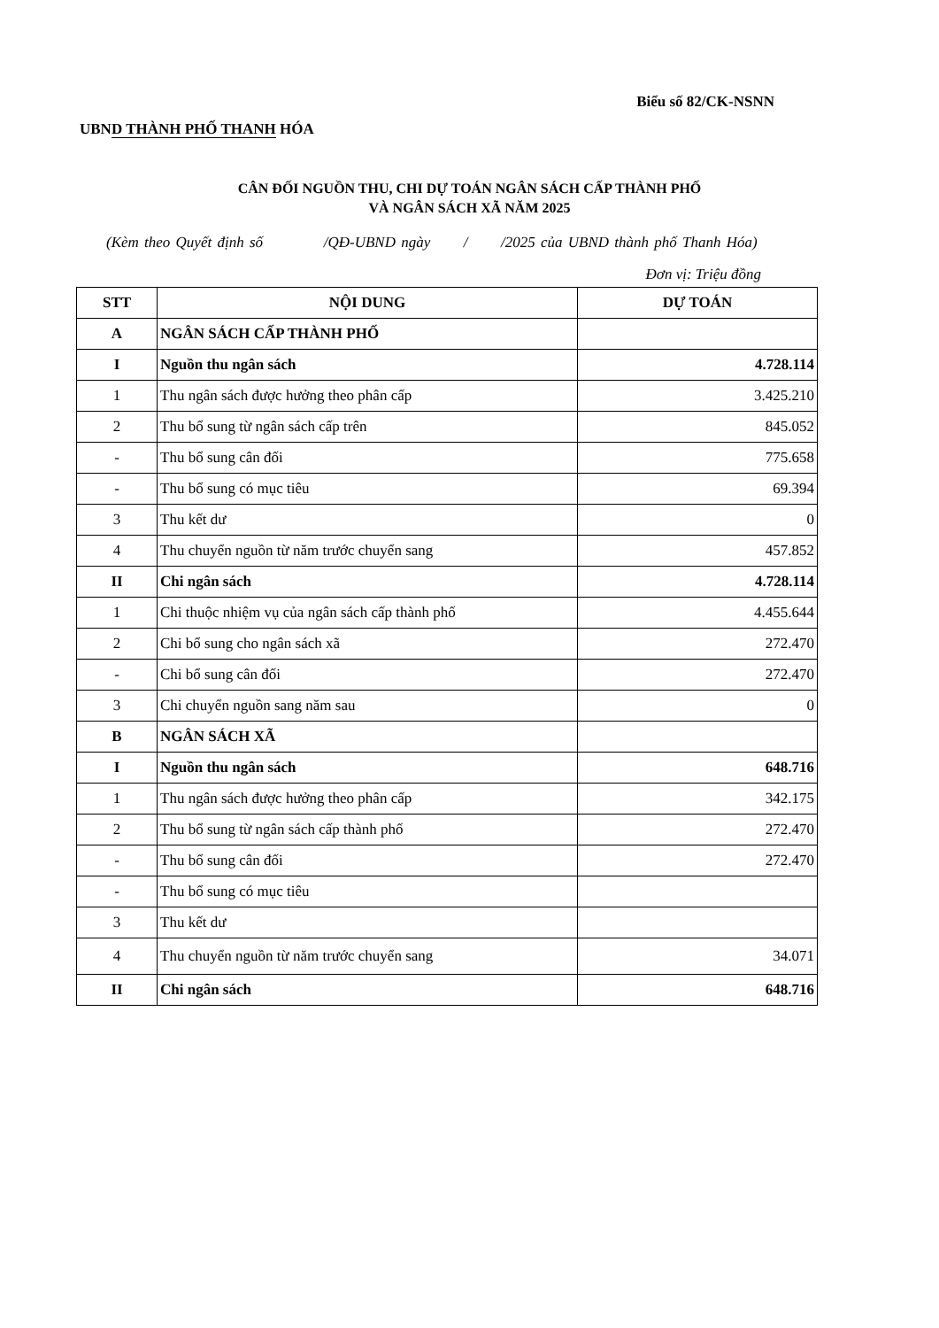Biểu số 82/CK-NSNN
UBND THÀNH PHỐ THANH HÓA
CÂN ĐỐI NGUỒN THU, CHI DỰ TOÁN NGÂN SÁCH CẤP THÀNH PHỐ
VÀ NGÂN SÁCH XÃ NĂM 2025
(Kèm theo Quyết định số /QĐ-UBND ngày / /2025 của UBND thành phố Thanh Hóa)
Đơn vị: Triệu đồng
| STT | NỘI DUNG | DỰ TOÁN |
| --- | --- | --- |
| A | NGÂN SÁCH CẤP THÀNH PHỐ | |
| I | Nguồn thu ngân sách | 4.728.114 |
| 1 | Thu ngân sách được hưởng theo phân cấp | 3.425.210 |
| 2 | Thu bổ sung từ ngân sách cấp trên | 845.052 |
| - | Thu bổ sung cân đối | 775.658 |
| - | Thu bổ sung có mục tiêu | 69.394 |
| 3 | Thu kết dư | 0 |
| 4 | Thu chuyển nguồn từ năm trước chuyển sang | 457.852 |
| II | Chi ngân sách | 4.728.114 |
| 1 | Chi thuộc nhiệm vụ của ngân sách cấp thành phố | 4.455.644 |
| 2 | Chi bổ sung cho ngân sách xã | 272.470 |
| - | Chi bổ sung cân đối | 272.470 |
| 3 | Chi chuyển nguồn sang năm sau | 0 |
| B | NGÂN SÁCH XÃ | |
| I | Nguồn thu ngân sách | 648.716 |
| 1 | Thu ngân sách được hưởng theo phân cấp | 342.175 |
| 2 | Thu bổ sung từ ngân sách cấp thành phố | 272.470 |
| - | Thu bổ sung cân đối | 272.470 |
| - | Thu bổ sung có mục tiêu | |
| 3 | Thu kết dư | |
| 4 | Thu chuyển nguồn từ năm trước chuyển sang | 34.071 |
| II | Chi ngân sách | 648.716 |